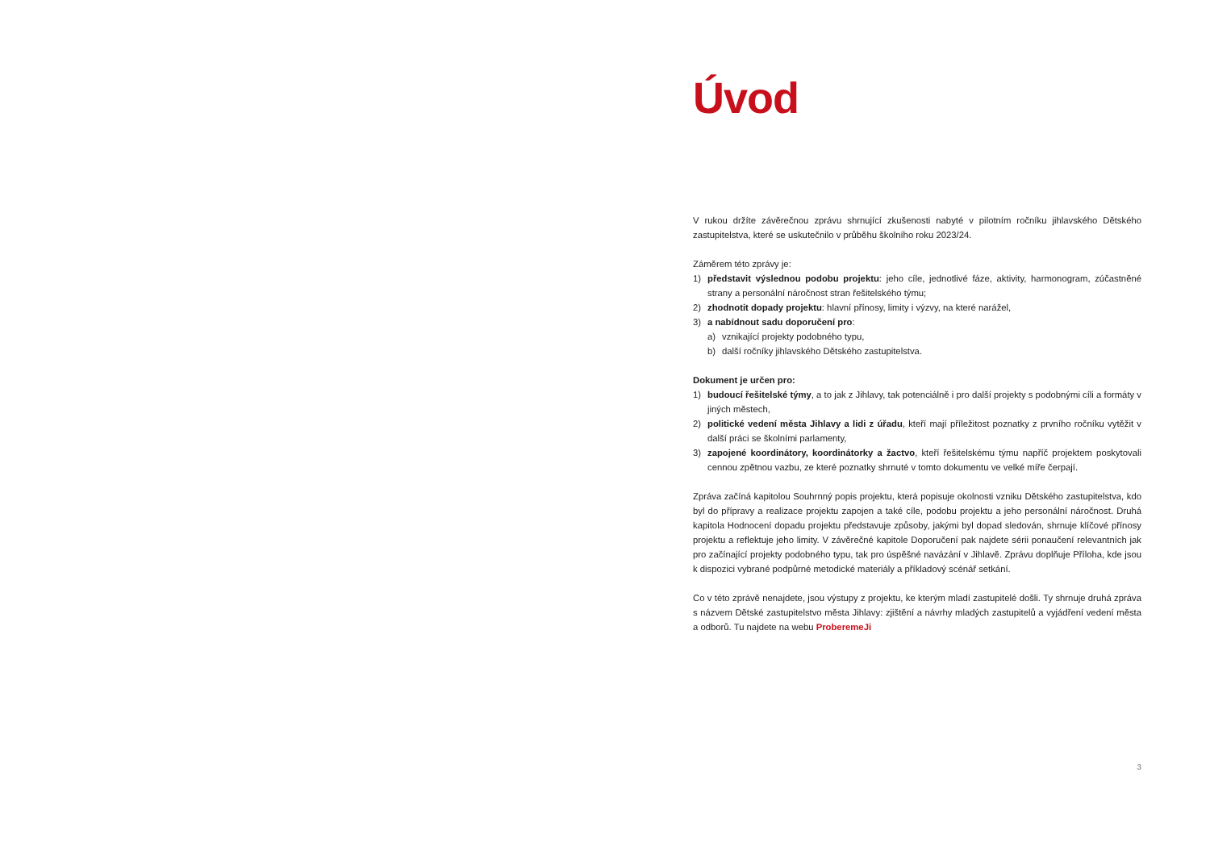Úvod
V rukou držíte závěrečnou zprávu shrnující zkušenosti nabyté v pilotním ročníku jihlavského Dětského zastupitelstva, které se uskutečnilo v průběhu školního roku 2023/24.
Záměrem této zprávy je:
1) představit výslednou podobu projektu: jeho cíle, jednotlivé fáze, aktivity, harmonogram, zúčastněné strany a personální náročnost stran řešitelského týmu;
2) zhodnotit dopady projektu: hlavní přínosy, limity i výzvy, na které narážel,
3) a nabídnout sadu doporučení pro:
a) vznikající projekty podobného typu,
b) další ročníky jihlavského Dětského zastupitelstva.
Dokument je určen pro:
1) budoucí řešitelské týmy, a to jak z Jihlavy, tak potenciálně i pro další projekty s podobnými cíli a formáty v jiných městech,
2) politické vedení města Jihlavy a lidi z úřadu, kteří mají příležitost poznatky z prvního ročníku vytěžit v další práci se školními parlamenty,
3) zapojené koordinátory, koordinátorky a žactvo, kteří řešitelskému týmu napříč projektem poskytovali cennou zpětnou vazbu, ze které poznatky shrnuté v tomto dokumentu ve velké míře čerpají.
Zpráva začíná kapitolou Souhrnný popis projektu, která popisuje okolnosti vzniku Dětského zastupitelstva, kdo byl do přípravy a realizace projektu zapojen a také cíle, podobu projektu a jeho personální náročnost. Druhá kapitola Hodnocení dopadu projektu představuje způsoby, jakými byl dopad sledován, shrnuje klíčové přínosy projektu a reflektuje jeho limity. V závěrečné kapitole Doporučení pak najdete sérii ponaučení relevantních jak pro začínající projekty podobného typu, tak pro úspěšné navázání v Jihlavě. Zprávu doplňuje Příloha, kde jsou k dispozici vybrané podpůrné metodické materiály a příkladový scénář setkání.
Co v této zprávě nenajdete, jsou výstupy z projektu, ke kterým mladí zastupitelé došli. Ty shrnuje druhá zpráva s názvem Dětské zastupitelstvo města Jihlavy: zjištění a návrhy mladých zastupitelů a vyjádření vedení města a odborů. Tu najdete na webu ProberemeJi
3